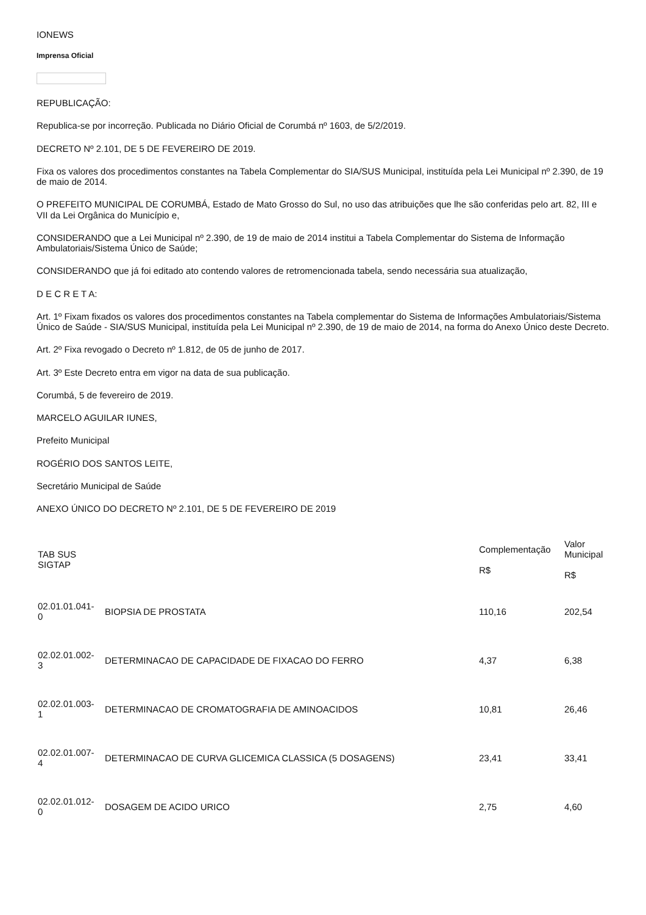IONEWS
Imprensa Oficial
REPUBLICAÇÃO:
Republica-se por incorreção. Publicada no Diário Oficial de Corumbá nº 1603, de 5/2/2019.
DECRETO Nº 2.101, DE 5 DE FEVEREIRO DE 2019.
Fixa os valores dos procedimentos constantes na Tabela Complementar do SIA/SUS Municipal, instituída pela Lei Municipal nº 2.390, de 19 de maio de 2014.
O PREFEITO MUNICIPAL DE CORUMBÁ, Estado de Mato Grosso do Sul, no uso das atribuições que lhe são conferidas pelo art. 82, III e VII da Lei Orgânica do Município e,
CONSIDERANDO que a Lei Municipal nº 2.390, de 19 de maio de 2014 institui a Tabela Complementar do Sistema de Informação Ambulatoriais/Sistema Único de Saúde;
CONSIDERANDO que já foi editado ato contendo valores de retromencionada tabela, sendo necessária sua atualização,
D E C R E T A:
Art. 1º Fixam fixados os valores dos procedimentos constantes na Tabela complementar do Sistema de Informações Ambulatoriais/Sistema Único de Saúde - SIA/SUS Municipal, instituída pela Lei Municipal nº 2.390, de 19 de maio de 2014, na forma do Anexo Único deste Decreto.
Art. 2º Fixa revogado o Decreto nº 1.812, de 05 de junho de 2017.
Art. 3º Este Decreto entra em vigor na data de sua publicação.
Corumbá, 5 de fevereiro de 2019.
MARCELO AGUILAR IUNES,
Prefeito Municipal
ROGÉRIO DOS SANTOS LEITE,
Secretário Municipal de Saúde
ANEXO ÚNICO DO DECRETO Nº 2.101, DE 5 DE FEVEREIRO DE 2019
| TAB SUS SIGTAP | | Complementação R$ | Valor Municipal R$ |
| --- | --- | --- | --- |
| 02.01.01.041- 0 | BIOPSIA DE PROSTATA | 110,16 | 202,54 |
| 02.02.01.002- 3 | DETERMINACAO DE CAPACIDADE DE FIXACAO DO FERRO | 4,37 | 6,38 |
| 02.02.01.003- 1 | DETERMINACAO DE CROMATOGRAFIA DE AMINOACIDOS | 10,81 | 26,46 |
| 02.02.01.007- 4 | DETERMINACAO DE CURVA GLICEMICA CLASSICA (5 DOSAGENS) | 23,41 | 33,41 |
| 02.02.01.012- 0 | DOSAGEM DE ACIDO URICO | 2,75 | 4,60 |